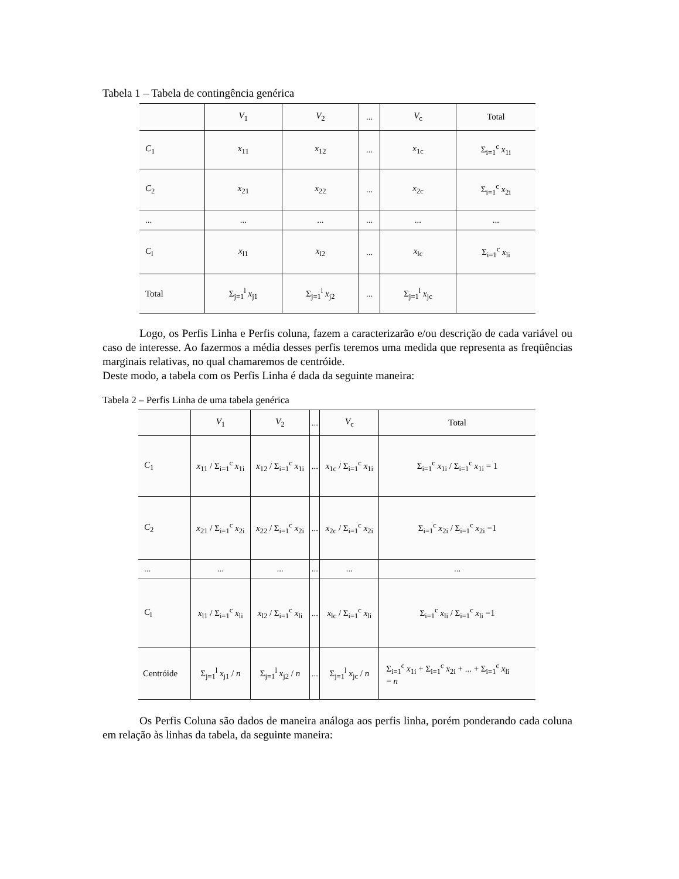Tabela 1 – Tabela de contingência genérica
| | V<sub>1</sub> | V<sub>2</sub> | ... | V<sub>c</sub> | Total |
| --- | --- | --- | --- | --- | --- |
| C<sub>1</sub> | x<sub>11</sub> | x<sub>12</sub> | ... | x<sub>1c</sub> | Σ<sub>i=1</sub><sup>c</sup> x<sub>1i</sub> |
| C<sub>2</sub> | x<sub>21</sub> | x<sub>22</sub> | ... | x<sub>2c</sub> | Σ<sub>i=1</sub><sup>c</sup> x<sub>2i</sub> |
| ... | ... | ... | ... | ... | ... |
| C<sub>l</sub> | x<sub>l1</sub> | x<sub>l2</sub> | ... | x<sub>lc</sub> | Σ<sub>i=1</sub><sup>c</sup> x<sub>li</sub> |
| Total | Σ<sub>j=1</sub><sup>l</sup> x<sub>j1</sub> | Σ<sub>j=1</sub><sup>l</sup> x<sub>j2</sub> | ... | Σ<sub>j=1</sub><sup>l</sup> x<sub>jc</sub> | |
Logo, os Perfis Linha e Perfis coluna, fazem a caracterizarão e/ou descrição de cada variável ou caso de interesse. Ao fazermos a média desses perfis teremos uma medida que representa as freqüências marginais relativas, no qual chamaremos de centróide.
Deste modo, a tabela com os Perfis Linha é dada da seguinte maneira:
Tabela 2 – Perfis Linha de uma tabela genérica
| | V<sub>1</sub> | V<sub>2</sub> | ... | V<sub>c</sub> | Total |
| --- | --- | --- | --- | --- | --- |
| C<sub>1</sub> | x<sub>11</sub> / Σ<sub>i=1</sub><sup>c</sup> x<sub>1i</sub> | x<sub>12</sub> / Σ<sub>i=1</sub><sup>c</sup> x<sub>1i</sub> | ... | x<sub>1c</sub> / Σ<sub>i=1</sub><sup>c</sup> x<sub>1i</sub> | Σ<sub>i=1</sub><sup>c</sup> x<sub>1i</sub> / Σ<sub>i=1</sub><sup>c</sup> x<sub>1i</sub> = 1 |
| C<sub>2</sub> | x<sub>21</sub> / Σ<sub>i=1</sub><sup>c</sup> x<sub>2i</sub> | x<sub>22</sub> / Σ<sub>i=1</sub><sup>c</sup> x<sub>2i</sub> | ... | x<sub>2c</sub> / Σ<sub>i=1</sub><sup>c</sup> x<sub>2i</sub> | Σ<sub>i=1</sub><sup>c</sup> x<sub>2i</sub> / Σ<sub>i=1</sub><sup>c</sup> x<sub>2i</sub> =1 |
| ... | ... | ... | ... | ... | ... |
| C<sub>l</sub> | x<sub>l1</sub> / Σ<sub>i=1</sub><sup>c</sup> x<sub>li</sub> | x<sub>l2</sub> / Σ<sub>i=1</sub><sup>c</sup> x<sub>li</sub> | ... | x<sub>lc</sub> / Σ<sub>i=1</sub><sup>c</sup> x<sub>li</sub> | Σ<sub>i=1</sub><sup>c</sup> x<sub>li</sub> / Σ<sub>i=1</sub><sup>c</sup> x<sub>li</sub> =1 |
| Centróide | Σ<sub>j=1</sub><sup>l</sup> x<sub>j1</sub> / n | Σ<sub>j=1</sub><sup>l</sup> x<sub>j2</sub> / n | ... | Σ<sub>j=1</sub><sup>l</sup> x<sub>jc</sub> / n | Σ<sub>i=1</sub><sup>c</sup> x<sub>1i</sub> + Σ<sub>i=1</sub><sup>c</sup> x<sub>2i</sub> + ... + Σ<sub>i=1</sub><sup>c</sup> x<sub>li</sub> = n |
Os Perfis Coluna são dados de maneira análoga aos perfis linha, porém ponderando cada coluna em relação às linhas da tabela, da seguinte maneira: